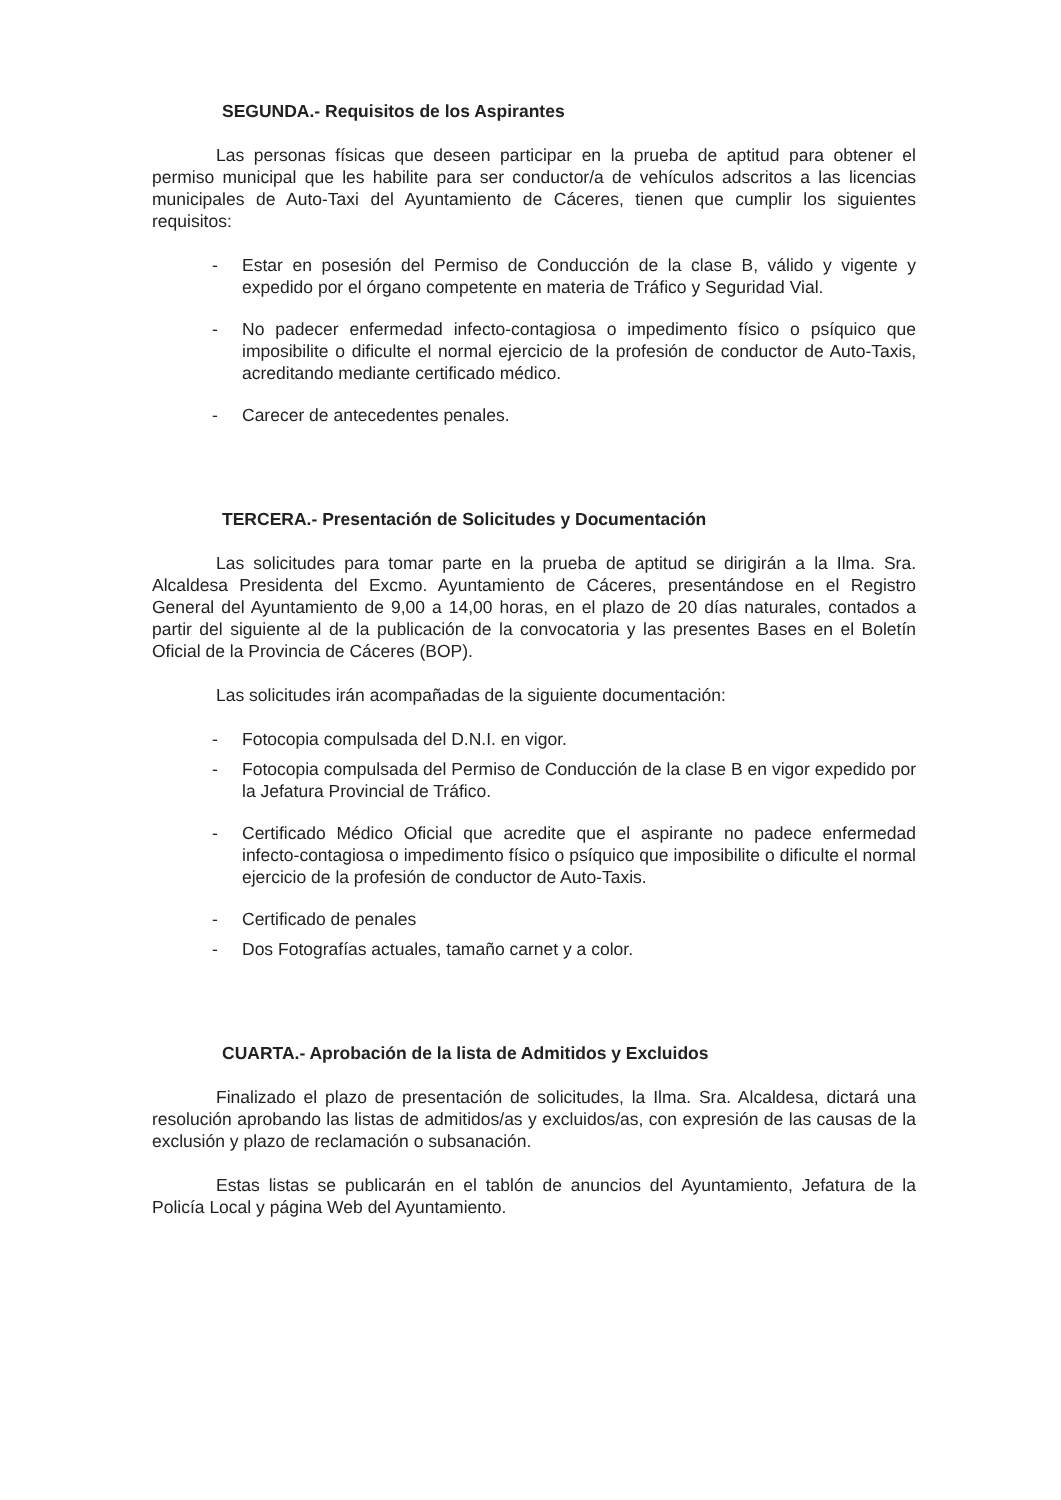SEGUNDA.- Requisitos de los Aspirantes
Las personas físicas que deseen participar en la prueba de aptitud para obtener el permiso municipal que les habilite para ser conductor/a de vehículos adscritos a las licencias municipales de Auto-Taxi del Ayuntamiento de Cáceres, tienen que cumplir los siguientes requisitos:
- Estar en posesión del Permiso de Conducción de la clase B, válido y vigente y expedido por el órgano competente en materia de Tráfico y Seguridad Vial.
- No padecer enfermedad infecto-contagiosa o impedimento físico o psíquico que imposibilite o dificulte el normal ejercicio de la profesión de conductor de Auto-Taxis, acreditando mediante certificado médico.
- Carecer de antecedentes penales.
TERCERA.- Presentación de Solicitudes y Documentación
Las solicitudes para tomar parte en la prueba de aptitud se dirigirán a la Ilma. Sra. Alcaldesa Presidenta del Excmo. Ayuntamiento de Cáceres, presentándose en el Registro General del Ayuntamiento de 9,00 a 14,00 horas, en el plazo de 20 días naturales, contados a partir del siguiente al de la publicación de la convocatoria y las presentes Bases en el Boletín Oficial de la Provincia de Cáceres (BOP).
Las solicitudes irán acompañadas de la siguiente documentación:
- Fotocopia compulsada del D.N.I. en vigor.
- Fotocopia compulsada del Permiso de Conducción de la clase B en vigor expedido por la Jefatura Provincial de Tráfico.
- Certificado Médico Oficial que acredite que el aspirante no padece enfermedad infecto-contagiosa o impedimento físico o psíquico que imposibilite o dificulte el normal ejercicio de la profesión de conductor de Auto-Taxis.
- Certificado de penales
- Dos Fotografías actuales, tamaño carnet y a color.
CUARTA.- Aprobación de la lista de Admitidos y Excluidos
Finalizado el plazo de presentación de solicitudes, la Ilma. Sra. Alcaldesa, dictará una resolución aprobando las listas de admitidos/as y excluidos/as, con expresión de las causas de la exclusión y plazo de reclamación o subsanación.
Estas listas se publicarán en el tablón de anuncios del Ayuntamiento, Jefatura de la Policía Local y página Web del Ayuntamiento.